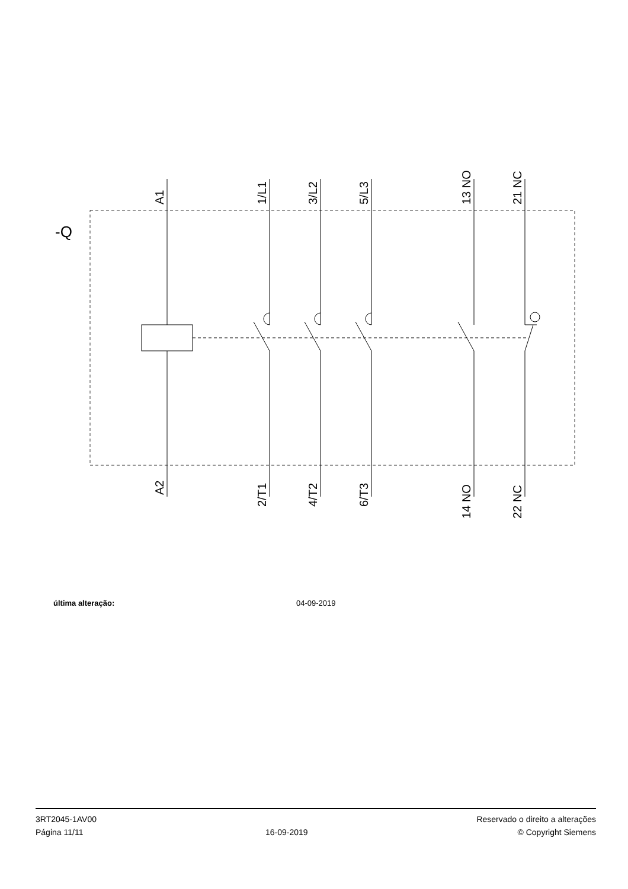-Q
A1
1/L1
3/L2
5/L3
13 NO
21 NC
A2
2/T1
4/T2
6/T3
14 NO
22 NC
última alteração: 04-09-2019
3RT2045-1AV00
Página 11/11
16-09-2019
Reservado o direito a alterações
© Copyright Siemens